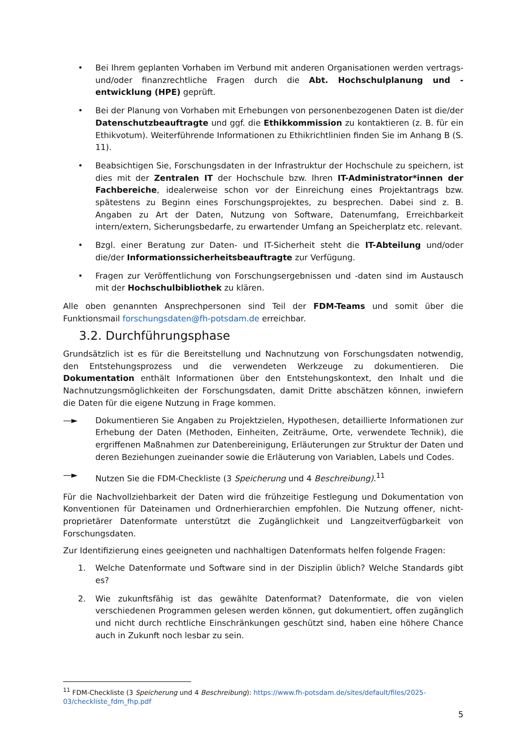• Bei Ihrem geplanten Vorhaben im Verbund mit anderen Organisationen werden vertrags- und/oder finanzrechtliche Fragen durch die Abt. Hochschulplanung und -entwicklung (HPE) geprüft.
• Bei der Planung von Vorhaben mit Erhebungen von personenbezogenen Daten ist die/der Datenschutzbeauftragte und ggf. die Ethikkommission zu kontaktieren (z. B. für ein Ethikvotum). Weiterführende Informationen zu Ethikrichtlinien finden Sie im Anhang B (S. 11).
• Beabsichtigen Sie, Forschungsdaten in der Infrastruktur der Hochschule zu speichern, ist dies mit der Zentralen IT der Hochschule bzw. Ihren IT-Administrator*innen der Fachbereiche, idealerweise schon vor der Einreichung eines Projektantrags bzw. spätestens zu Beginn eines Forschungsprojektes, zu besprechen. Dabei sind z. B. Angaben zu Art der Daten, Nutzung von Software, Datenumfang, Erreichbarkeit intern/extern, Sicherungsbedarfe, zu erwartender Umfang an Speicherplatz etc. relevant.
• Bzgl. einer Beratung zur Daten- und IT-Sicherheit steht die IT-Abteilung und/oder die/der Informationssicherheitsbeauftragte zur Verfügung.
• Fragen zur Veröffentlichung von Forschungsergebnissen und -daten sind im Austausch mit der Hochschulbibliothek zu klären.
Alle oben genannten Ansprechpersonen sind Teil der FDM-Teams und somit über die Funktionsmail forschungsdaten@fh-potsdam.de erreichbar.
3.2. Durchführungsphase
Grundsätzlich ist es für die Bereitstellung und Nachnutzung von Forschungsdaten notwendig, den Entstehungsprozess und die verwendeten Werkzeuge zu dokumentieren. Die Dokumentation enthält Informationen über den Entstehungskontext, den Inhalt und die Nachnutzungsmöglichkeiten der Forschungsdaten, damit Dritte abschätzen können, inwiefern die Daten für die eigene Nutzung in Frage kommen.
—► Dokumentieren Sie Angaben zu Projektzielen, Hypothesen, detaillierte Informationen zur Erhebung der Daten (Methoden, Einheiten, Zeiträume, Orte, verwendete Technik), die ergriffenen Maßnahmen zur Datenbereinigung, Erläuterungen zur Struktur der Daten und deren Beziehungen zueinander sowie die Erläuterung von Variablen, Labels und Codes.
—► Nutzen Sie die FDM-Checkliste (3 Speicherung und 4 Beschreibung).<sup>11</sup>
Für die Nachvollziehbarkeit der Daten wird die frühzeitige Festlegung und Dokumentation von Konventionen für Dateinamen und Ordnerhierarchien empfohlen. Die Nutzung offener, nicht-proprietärer Datenformate unterstützt die Zugänglichkeit und Langzeitverfügbarkeit von Forschungsdaten.
Zur Identifizierung eines geeigneten und nachhaltigen Datenformats helfen folgende Fragen:
1. Welche Datenformate und Software sind in der Disziplin üblich? Welche Standards gibt es?
2. Wie zukunftsfähig ist das gewählte Datenformat? Datenformate, die von vielen verschiedenen Programmen gelesen werden können, gut dokumentiert, offen zugänglich und nicht durch rechtliche Einschränkungen geschützt sind, haben eine höhere Chance auch in Zukunft noch lesbar zu sein.
<sup>11</sup> FDM-Checkliste (3 Speicherung und 4 Beschreibung): https://www.fh-potsdam.de/sites/default/files/2025-03/checkliste_fdm_fhp.pdf
5